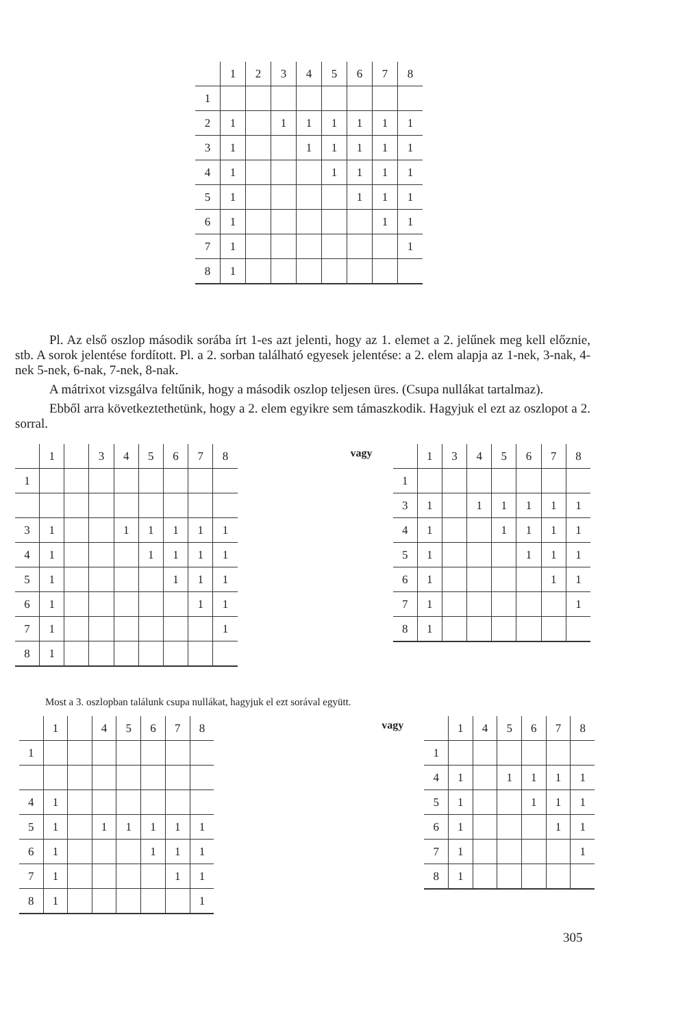| | 1 | 2 | 3 | 4 | 5 | 6 | 7 | 8 |
| --- | --- | --- | --- | --- | --- | --- | --- | --- |
| 1 | | | | | | | | |
| 2 | 1 | | 1 | 1 | 1 | 1 | 1 | 1 |
| 3 | 1 | | | 1 | 1 | 1 | 1 | 1 |
| 4 | 1 | | | | 1 | 1 | 1 | 1 |
| 5 | 1 | | | | | 1 | 1 | 1 |
| 6 | 1 | | | | | | 1 | 1 |
| 7 | 1 | | | | | | | 1 |
| 8 | 1 | | | | | | | |
Pl. Az első oszlop második sorába írt 1-es azt jelenti, hogy az 1. elemet a 2. jelűnek meg kell előznie, stb. A sorok jelentése fordított. Pl. a 2. sorban található egyesek jelentése: a 2. elem alapja az 1-nek, 3-nak, 4-nek 5-nek, 6-nak, 7-nek, 8-nak.
A mátrixot vizsgálva feltűnik, hogy a második oszlop teljesen üres. (Csupa nullákat tartalmaz).
Ebből arra következtethetünk, hogy a 2. elem egyikre sem támaszkodik. Hagyjuk el ezt az oszlopot a 2. sorral.
| | 1 | | 3 | 4 | 5 | 6 | 7 | 8 |
| --- | --- | --- | --- | --- | --- | --- | --- | --- |
| 1 | | | | | | | | |
| 3 | 1 | | | 1 | 1 | 1 | 1 | 1 |
| 4 | 1 | | | | 1 | 1 | 1 | 1 |
| 5 | 1 | | | | | 1 | 1 | 1 |
| 6 | 1 | | | | | | 1 | 1 |
| 7 | 1 | | | | | | | 1 |
| 8 | 1 | | | | | | | |
vagy
| | 1 | 3 | 4 | 5 | 6 | 7 | 8 |
| --- | --- | --- | --- | --- | --- | --- | --- |
| 1 | | | | | | | |
| 3 | 1 | | 1 | 1 | 1 | 1 | 1 |
| 4 | 1 | | | 1 | 1 | 1 | 1 |
| 5 | 1 | | | | 1 | 1 | 1 |
| 6 | 1 | | | | | 1 | 1 |
| 7 | 1 | | | | | | 1 |
| 8 | 1 | | | | | | |
Most a 3. oszlopban találunk csupa nullákat, hagyjuk el ezt sorával együtt.
| | 1 | | 4 | 5 | 6 | 7 | 8 |
| --- | --- | --- | --- | --- | --- | --- | --- |
| 1 | | | | | | | |
| 4 | 1 | | | | | | |
| 5 | 1 | | 1 | 1 | 1 | 1 | 1 |
| 6 | 1 | | | | 1 | 1 | 1 |
| 7 | 1 | | | | | 1 | 1 |
| 8 | 1 | | | | | | 1 |
vagy
| | 1 | 4 | 5 | 6 | 7 | 8 |
| --- | --- | --- | --- | --- | --- | --- |
| 1 | | | | | | |
| 4 | 1 | | 1 | 1 | 1 | 1 |
| 5 | 1 | | | 1 | 1 | 1 |
| 6 | 1 | | | | 1 | 1 |
| 7 | 1 | | | | | 1 |
| 8 | 1 | | | | | |
305